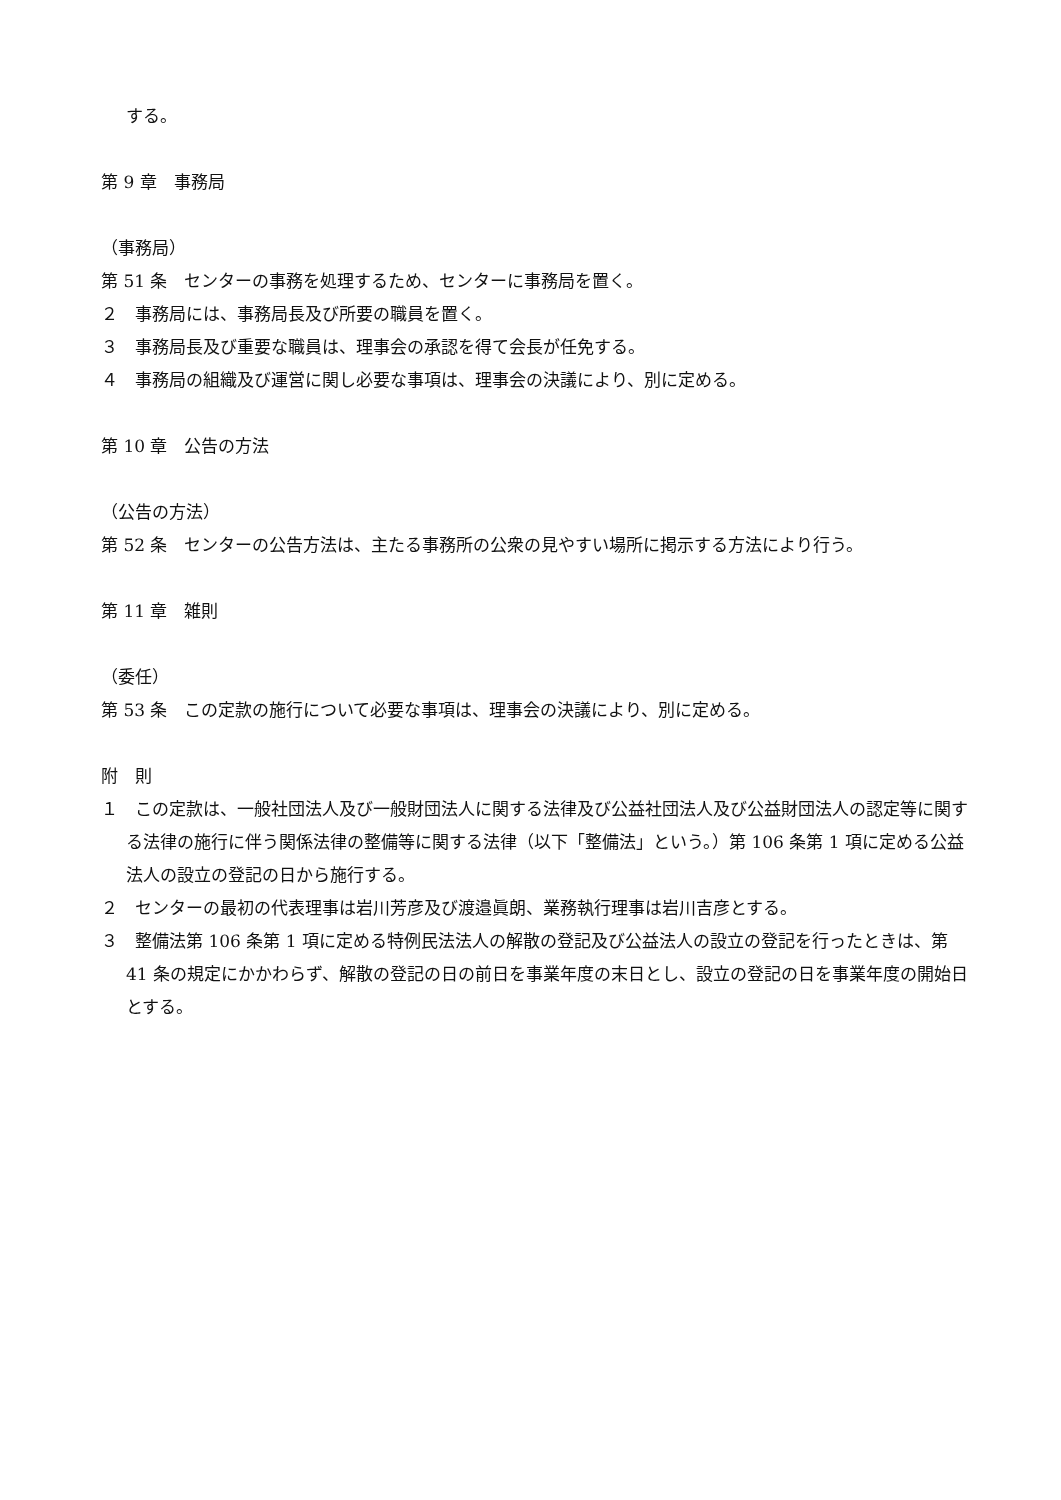する。
第 9 章　事務局
（事務局）
第 51 条　センターの事務を処理するため、センターに事務局を置く。
２　事務局には、事務局長及び所要の職員を置く。
３　事務局長及び重要な職員は、理事会の承認を得て会長が任免する。
４　事務局の組織及び運営に関し必要な事項は、理事会の決議により、別に定める。
第 10 章　公告の方法
（公告の方法）
第 52 条　センターの公告方法は、主たる事務所の公衆の見やすい場所に掲示する方法により行う。
第 11 章　雑則
（委任）
第 53 条　この定款の施行について必要な事項は、理事会の決議により、別に定める。
附　則
１　この定款は、一般社団法人及び一般財団法人に関する法律及び公益社団法人及び公益財団法人の認定等に関する法律の施行に伴う関係法律の整備等に関する法律（以下「整備法」という。）第 106 条第 1 項に定める公益法人の設立の登記の日から施行する。
２　センターの最初の代表理事は岩川芳彦及び渡邉眞朗、業務執行理事は岩川吉彦とする。
３　整備法第 106 条第 1 項に定める特例民法法人の解散の登記及び公益法人の設立の登記を行ったときは、第 41 条の規定にかかわらず、解散の登記の日の前日を事業年度の末日とし、設立の登記の日を事業年度の開始日とする。